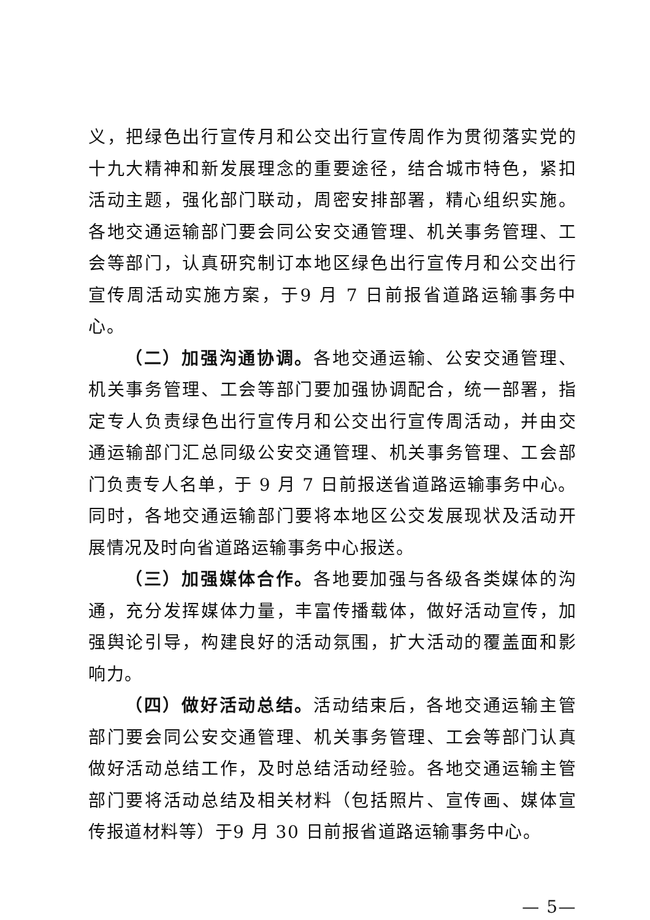义，把绿色出行宣传月和公交出行宣传周作为贯彻落实党的十九大精神和新发展理念的重要途径，结合城市特色，紧扣活动主题，强化部门联动，周密安排部署，精心组织实施。各地交通运输部门要会同公安交通管理、机关事务管理、工会等部门，认真研究制订本地区绿色出行宣传月和公交出行宣传周活动实施方案，于9 月 7 日前报省道路运输事务中心。
（二）加强沟通协调。各地交通运输、公安交通管理、机关事务管理、工会等部门要加强协调配合，统一部署，指定专人负责绿色出行宣传月和公交出行宣传周活动，并由交通运输部门汇总同级公安交通管理、机关事务管理、工会部门负责专人名单，于 9 月 7 日前报送省道路运输事务中心。同时，各地交通运输部门要将本地区公交发展现状及活动开展情况及时向省道路运输事务中心报送。
（三）加强媒体合作。各地要加强与各级各类媒体的沟通，充分发挥媒体力量，丰富传播载体，做好活动宣传，加强舆论引导，构建良好的活动氛围，扩大活动的覆盖面和影响力。
（四）做好活动总结。活动结束后，各地交通运输主管部门要会同公安交通管理、机关事务管理、工会等部门认真做好活动总结工作，及时总结活动经验。各地交通运输主管部门要将活动总结及相关材料（包括照片、宣传画、媒体宣传报道材料等）于9 月 30 日前报省道路运输事务中心。
— 5—